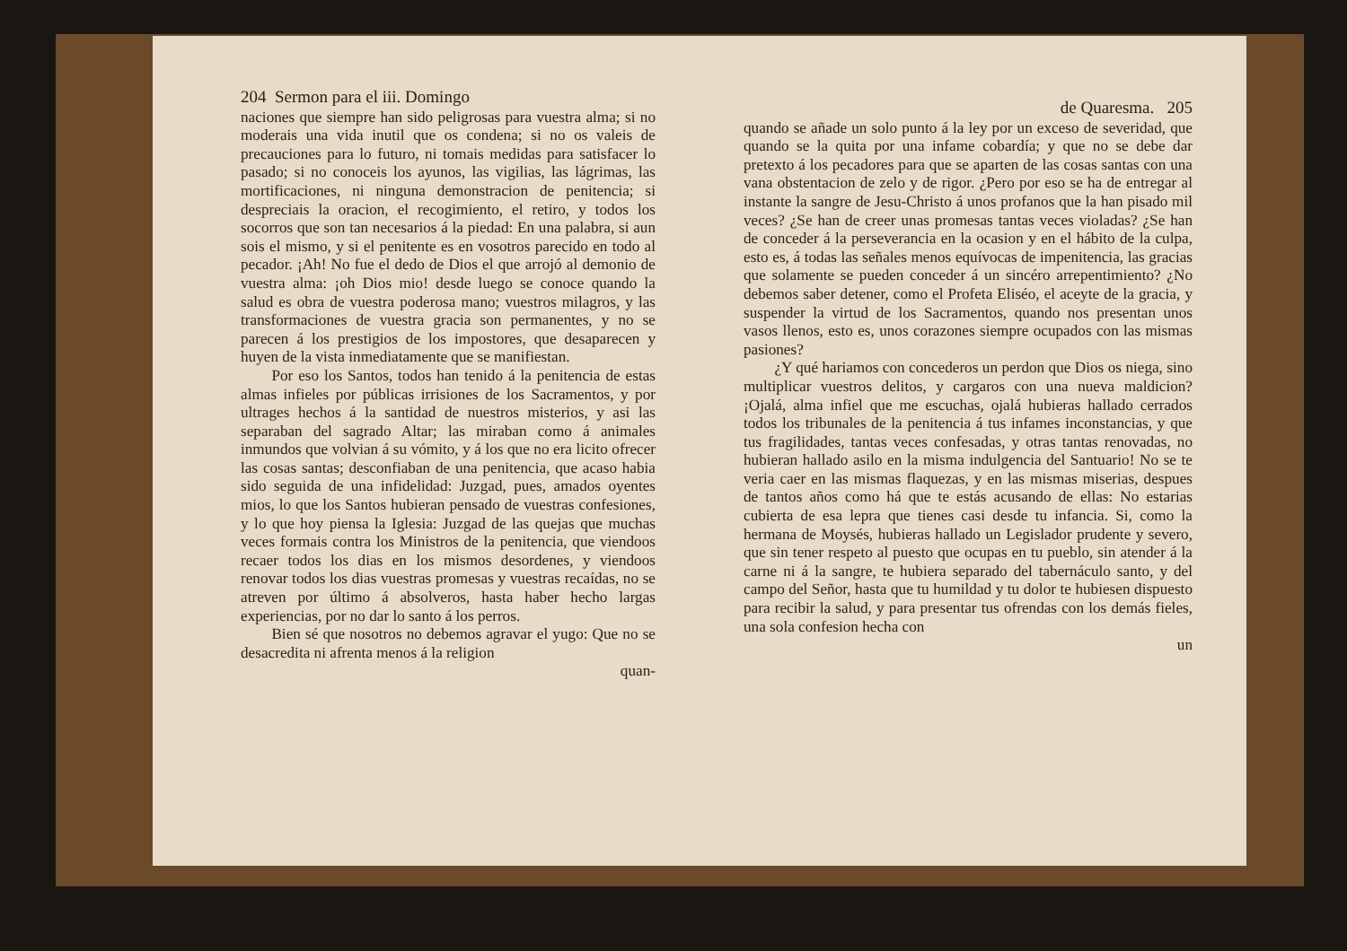204 Sermon para el iii. Domingo
naciones que siempre han sido peligrosas para vuestra alma; si no moderais una vida inutil que os condena; si no os valeis de precauciones para lo futuro, ni tomais medidas para satisfacer lo pasado; si no conoceis los ayunos, las vigilias, las lágrimas, las mortificaciones, ni ninguna demonstracion de penitencia; si despreciais la oracion, el recogimiento, el retiro, y todos los socorros que son tan necesarios á la piedad: En una palabra, si aun sois el mismo, y si el penitente es en vosotros parecido en todo al pecador. ¡Ah! No fue el dedo de Dios el que arrojó al demonio de vuestra alma: ¡oh Dios mio! desde luego se conoce quando la salud es obra de vuestra poderosa mano; vuestros milagros, y las transformaciones de vuestra gracia son permanentes, y no se parecen á los prestigios de los impostores, que desaparecen y huyen de la vista inmediatamente que se manifiestan.
Por eso los Santos, todos han tenido á la penitencia de estas almas infieles por públicas irrisiones de los Sacramentos, y por ultrages hechos á la santidad de nuestros misterios, y asi las separaban del sagrado Altar; las miraban como á animales inmundos que volvian á su vómito, y á los que no era licito ofrecer las cosas santas; desconfiaban de una penitencia, que acaso habia sido seguida de una infidelidad: Juzgad, pues, amados oyentes mios, lo que los Santos hubieran pensado de vuestras confesiones, y lo que hoy piensa la Iglesia: Juzgad de las quejas que muchas veces formais contra los Ministros de la penitencia, que viendoos recaer todos los dias en los mismos desordenes, y viendoos renovar todos los dias vuestras promesas y vuestras recaídas, no se atreven por último á absolveros, hasta haber hecho largas experiencias, por no dar lo santo á los perros.
Bien sé que nosotros no debemos agravar el yugo: Que no se desacredita ni afrenta menos á la religion
quan-
de Quaresma. 205
quando se añade un solo punto á la ley por un exceso de severidad, que quando se la quita por una infame cobardía; y que no se debe dar pretexto á los pecadores para que se aparten de las cosas santas con una vana obstentacion de zelo y de rigor. ¿Pero por eso se ha de entregar al instante la sangre de Jesu-Christo á unos profanos que la han pisado mil veces? ¿Se han de creer unas promesas tantas veces violadas? ¿Se han de conceder á la perseverancia en la ocasion y en el hábito de la culpa, esto es, á todas las señales menos equívocas de impenitencia, las gracias que solamente se pueden conceder á un sincéro arrepentimiento? ¿No debemos saber detener, como el Profeta Eliséo, el aceyte de la gracia, y suspender la virtud de los Sacramentos, quando nos presentan unos vasos llenos, esto es, unos corazones siempre ocupados con las mismas pasiones?
¿Y qué hariamos con concederos un perdon que Dios os niega, sino multiplicar vuestros delitos, y cargaros con una nueva maldicion? ¡Ojalá, alma infiel que me escuchas, ojalá hubieras hallado cerrados todos los tribunales de la penitencia á tus infames inconstancias, y que tus fragilidades, tantas veces confesadas, y otras tantas renovadas, no hubieran hallado asilo en la misma indulgencia del Santuario! No se te veria caer en las mismas flaquezas, y en las mismas miserias, despues de tantos años como há que te estás acusando de ellas: No estarias cubierta de esa lepra que tienes casi desde tu infancia. Si, como la hermana de Moysés, hubieras hallado un Legislador prudente y severo, que sin tener respeto al puesto que ocupas en tu pueblo, sin atender á la carne ni á la sangre, te hubiera separado del tabernáculo santo, y del campo del Señor, hasta que tu humildad y tu dolor te hubiesen dispuesto para recibir la salud, y para presentar tus ofrendas con los demás fieles, una sola confesion hecha con
un